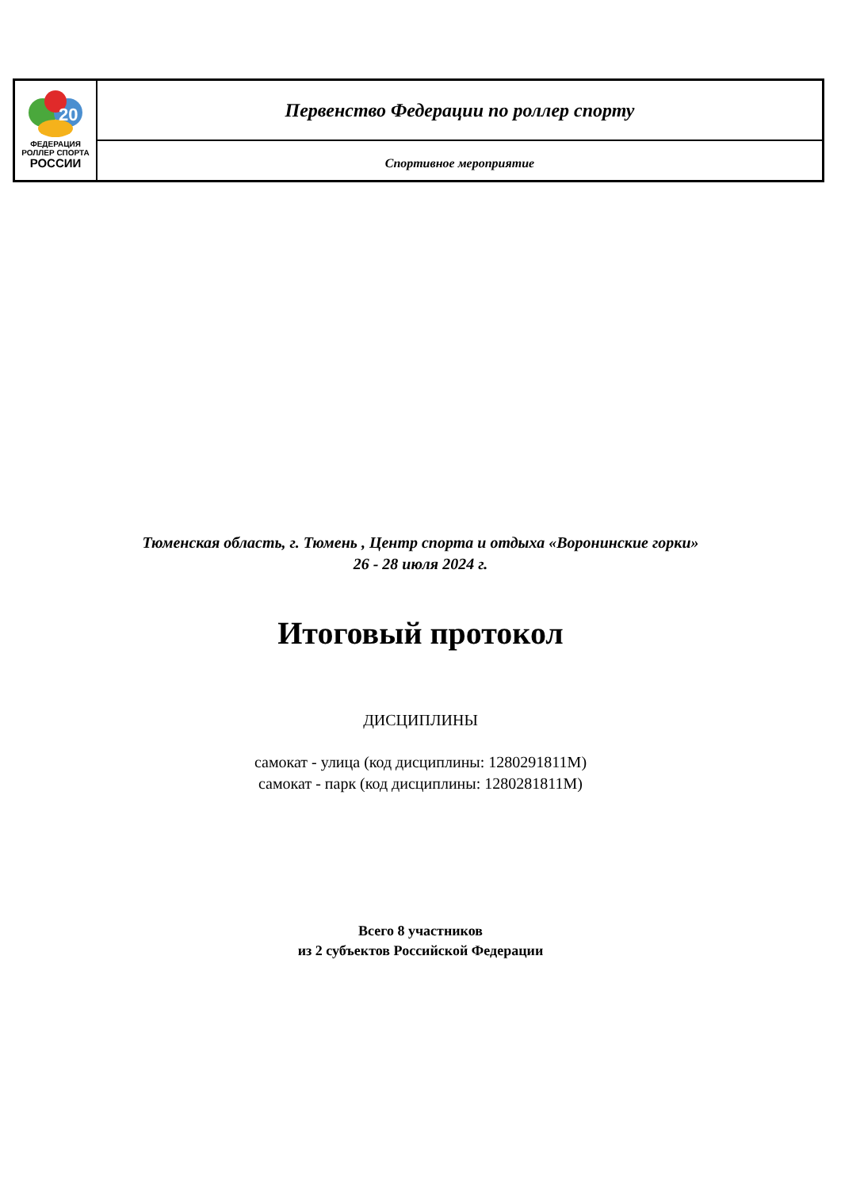| 20 ФЕДЕРАЦИЯ РОЛЛЕР СПОРТА РОССИИ | Первенство Федерации по роллер спорту |
| | Спортивное мероприятие |
Тюменская область, г. Тюмень , Центр спорта и отдыха «Воронинские горки»
26 - 28 июля 2024 г.
Итоговый протокол
ДИСЦИПЛИНЫ
самокат - улица (код дисциплины: 1280291811М)
самокат - парк (код дисциплины: 1280281811М)
Всего 8 участников
из 2 субъектов Российской Федерации